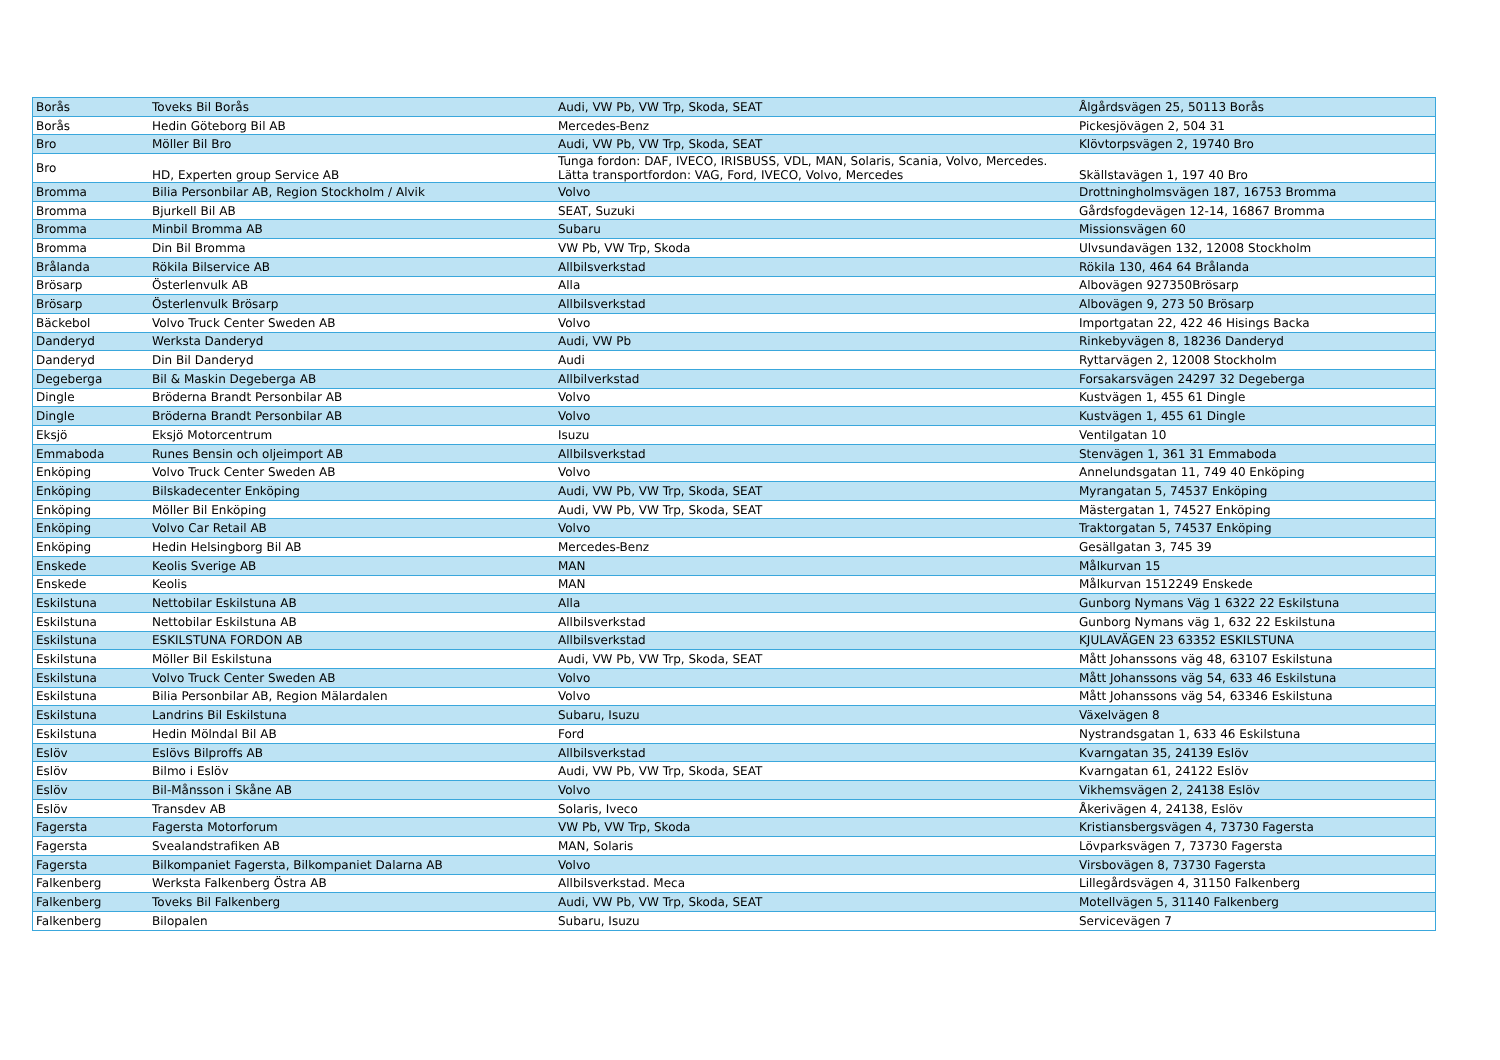| Borås | Toveks Bil Borås | Audi, VW Pb, VW Trp, Skoda, SEAT | Ålgårdsvägen 25, 50113 Borås |
| Borås | Hedin Göteborg Bil AB | Mercedes-Benz | Pickesjövägen 2, 504 31 |
| Bro | Möller Bil Bro | Audi, VW Pb, VW Trp, Skoda, SEAT | Klövtorpsvägen 2, 19740 Bro |
| Bro | HD, Experten group Service AB | Tunga fordon: DAF, IVECO, IRISBUSS, VDL, MAN, Solaris, Scania, Volvo, Mercedes. Lätta transportfordon: VAG, Ford, IVECO, Volvo, Mercedes | Skällstavägen 1, 197 40 Bro |
| Bromma | Bilia Personbilar AB, Region Stockholm / Alvik | Volvo | Drottningholmsvägen 187, 16753 Bromma |
| Bromma | Bjurkell Bil AB | SEAT, Suzuki | Gårdsfogdevägen 12-14, 16867 Bromma |
| Bromma | Minbil Bromma AB | Subaru | Missionsvägen 60 |
| Bromma | Din Bil Bromma | VW Pb, VW Trp, Skoda | Ulvsundavägen 132, 12008 Stockholm |
| Brålanda | Rökila Bilservice AB | Allbilsverkstad | Rökila 130, 464 64 Brålanda |
| Brösarp | Österlenvulk AB | Alla | Albovägen 927350Brösarp |
| Brösarp | Österlenvulk Brösarp | Allbilsverkstad | Albovägen 9, 273 50 Brösarp |
| Bäckebol | Volvo Truck Center Sweden AB | Volvo | Importgatan 22, 422 46 Hisings Backa |
| Danderyd | Werksta Danderyd | Audi, VW Pb | Rinkebyvägen 8, 18236 Danderyd |
| Danderyd | Din Bil Danderyd | Audi | Ryttarvägen 2, 12008 Stockholm |
| Degeberga | Bil & Maskin Degeberga AB | Allbilverkstad | Forsakarsvägen 24297 32 Degeberga |
| Dingle | Bröderna Brandt Personbilar AB | Volvo | Kustvägen 1, 455 61 Dingle |
| Dingle | Bröderna Brandt Personbilar AB | Volvo | Kustvägen 1, 455 61 Dingle |
| Eksjö | Eksjö Motorcentrum | Isuzu | Ventilgatan 10 |
| Emmaboda | Runes Bensin och oljeimport AB | Allbilsverkstad | Stenvägen 1, 361 31 Emmaboda |
| Enköping | Volvo Truck Center Sweden AB | Volvo | Annelundsgatan 11, 749 40 Enköping |
| Enköping | Bilskadecenter Enköping | Audi, VW Pb, VW Trp, Skoda, SEAT | Myrangatan 5, 74537 Enköping |
| Enköping | Möller Bil Enköping | Audi, VW Pb, VW Trp, Skoda, SEAT | Mästergatan 1, 74527 Enköping |
| Enköping | Volvo Car Retail AB | Volvo | Traktorgatan 5, 74537 Enköping |
| Enköping | Hedin Helsingborg Bil AB | Mercedes-Benz | Gesällgatan 3, 745 39 |
| Enskede | Keolis Sverige AB | MAN | Målkurvan 15 |
| Enskede | Keolis | MAN | Målkurvan 1512249 Enskede |
| Eskilstuna | Nettobilar Eskilstuna AB | Alla | Gunborg Nymans Väg 1 6322 22 Eskilstuna |
| Eskilstuna | Nettobilar Eskilstuna AB | Allbilsverkstad | Gunborg Nymans väg 1, 632 22 Eskilstuna |
| Eskilstuna | ESKILSTUNA FORDON AB | Allbilsverkstad | KJULAVÄGEN 23 63352 ESKILSTUNA |
| Eskilstuna | Möller Bil Eskilstuna | Audi, VW Pb, VW Trp, Skoda, SEAT | Mått Johanssons väg 48, 63107 Eskilstuna |
| Eskilstuna | Volvo Truck Center Sweden AB | Volvo | Mått Johanssons väg 54, 633 46 Eskilstuna |
| Eskilstuna | Bilia Personbilar AB, Region Mälardalen | Volvo | Mått Johanssons väg 54, 63346 Eskilstuna |
| Eskilstuna | Landrins Bil Eskilstuna | Subaru, Isuzu | Växelvägen 8 |
| Eskilstuna | Hedin Mölndal Bil AB | Ford | Nystrandsgatan 1, 633 46 Eskilstuna |
| Eslöv | Eslövs Bilproffs AB | Allbilsverkstad | Kvarngatan 35, 24139 Eslöv |
| Eslöv | Bilmo i Eslöv | Audi, VW Pb, VW Trp, Skoda, SEAT | Kvarngatan 61, 24122 Eslöv |
| Eslöv | Bil-Månsson i Skåne AB | Volvo | Vikhemsvägen 2, 24138 Eslöv |
| Eslöv | Transdev AB | Solaris, Iveco | Åkerivägen 4, 24138, Eslöv |
| Fagersta | Fagersta Motorforum | VW Pb, VW Trp, Skoda | Kristiansbergsvägen 4, 73730 Fagersta |
| Fagersta | Svealandstrafiken AB | MAN, Solaris | Lövparksvägen 7, 73730 Fagersta |
| Fagersta | Bilkompaniet Fagersta, Bilkompaniet Dalarna AB | Volvo | Virsbovägen 8, 73730 Fagersta |
| Falkenberg | Werksta Falkenberg Östra AB | Allbilsverkstad. Meca | Lillegårdsvägen 4, 31150 Falkenberg |
| Falkenberg | Toveks Bil Falkenberg | Audi, VW Pb, VW Trp, Skoda, SEAT | Motellvägen 5, 31140 Falkenberg |
| Falkenberg | Bilopalen | Subaru, Isuzu | Servicevägen 7 |